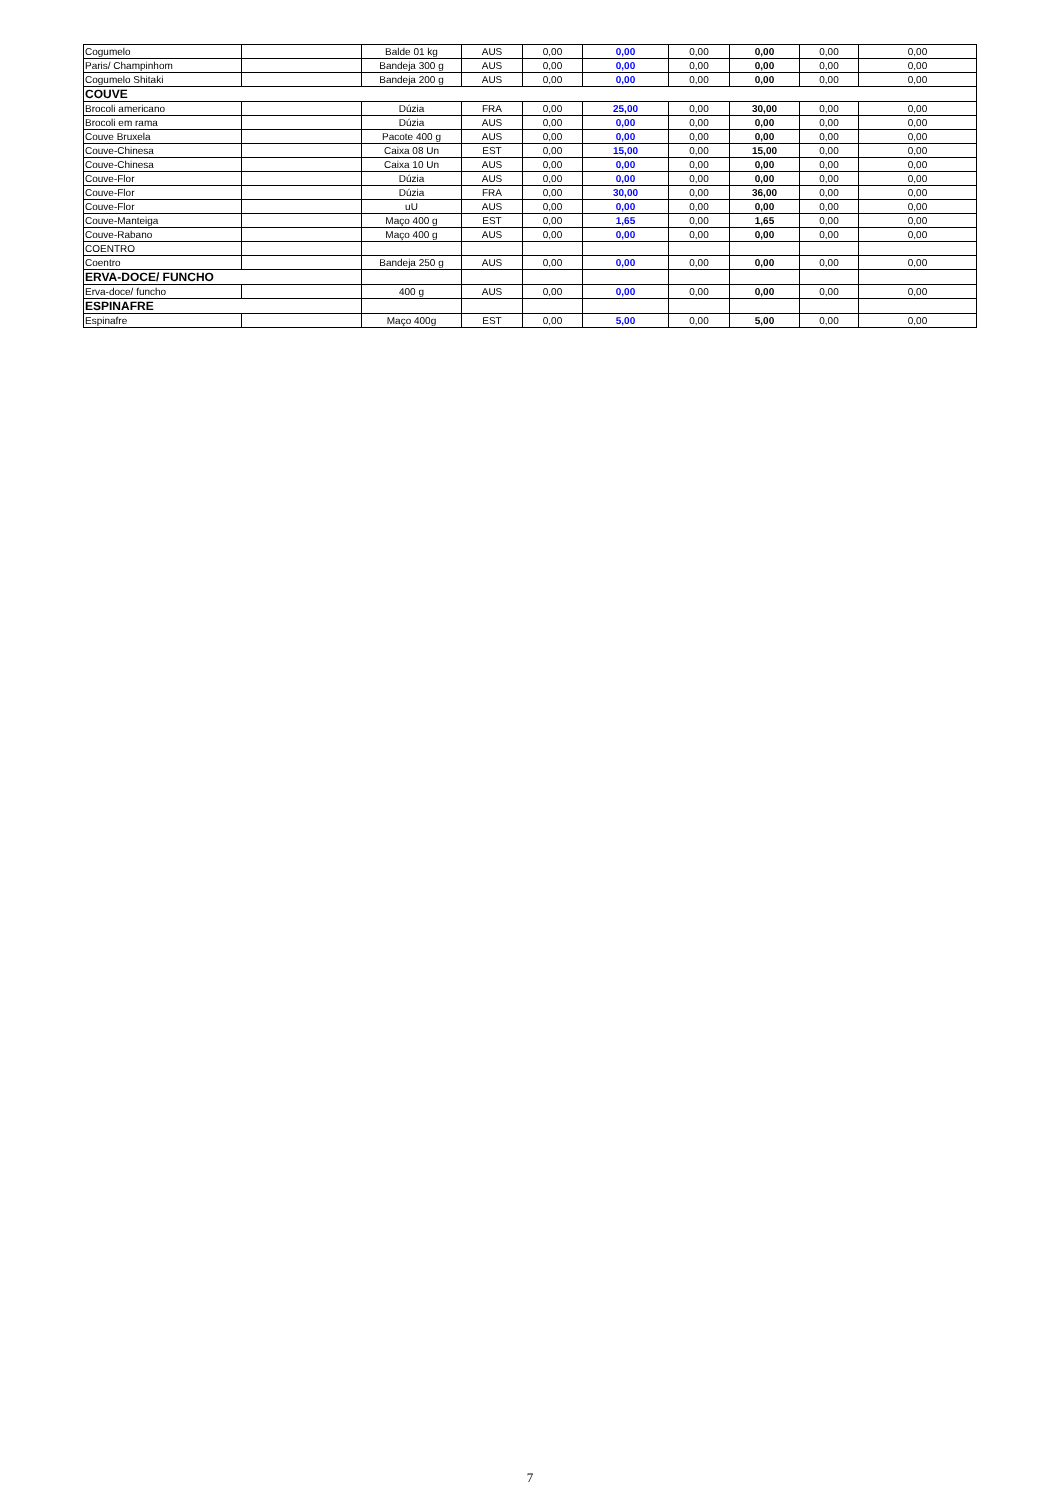| Cogumelo | | Balde 01 kg | AUS | 0,00 | 0,00 | 0,00 | 0,00 | 0,00 | 0,00 |
| Paris/ Champinhom | | Bandeja 300 g | AUS | 0,00 | 0,00 | 0,00 | 0,00 | 0,00 | 0,00 |
| Cogumelo Shitaki | | Bandeja 200 g | AUS | 0,00 | 0,00 | 0,00 | 0,00 | 0,00 | 0,00 |
| COUVE | | | | | | | | | |
| Brocoli americano | | Dúzia | FRA | 0,00 | 25,00 | 0,00 | 30,00 | 0,00 | 0,00 |
| Brocoli em rama | | Dúzia | AUS | 0,00 | 0,00 | 0,00 | 0,00 | 0,00 | 0,00 |
| Couve Bruxela | | Pacote 400 g | AUS | 0,00 | 0,00 | 0,00 | 0,00 | 0,00 | 0,00 |
| Couve-Chinesa | | Caixa 08 Un | EST | 0,00 | 15,00 | 0,00 | 15,00 | 0,00 | 0,00 |
| Couve-Chinesa | | Caixa 10 Un | AUS | 0,00 | 0,00 | 0,00 | 0,00 | 0,00 | 0,00 |
| Couve-Flor | | Dúzia | AUS | 0,00 | 0,00 | 0,00 | 0,00 | 0,00 | 0,00 |
| Couve-Flor | | Dúzia | FRA | 0,00 | 30,00 | 0,00 | 36,00 | 0,00 | 0,00 |
| Couve-Flor | | uU | AUS | 0,00 | 0,00 | 0,00 | 0,00 | 0,00 | 0,00 |
| Couve-Manteiga | | Maço 400 g | EST | 0,00 | 1,65 | 0,00 | 1,65 | 0,00 | 0,00 |
| Couve-Rabano | | Maço 400 g | AUS | 0,00 | 0,00 | 0,00 | 0,00 | 0,00 | 0,00 |
| COENTRO | | | | | | | | | |
| Coentro | | Bandeja 250 g | AUS | 0,00 | 0,00 | 0,00 | 0,00 | 0,00 | 0,00 |
| ERVA-DOCE/ FUNCHO | | | | | | | | | |
| Erva-doce/ funcho | | 400 g | AUS | 0,00 | 0,00 | 0,00 | 0,00 | 0,00 | 0,00 |
| ESPINAFRE | | | | | | | | | |
| Espinafre | | Maço 400g | EST | 0,00 | 5,00 | 0,00 | 5,00 | 0,00 | 0,00 |
7